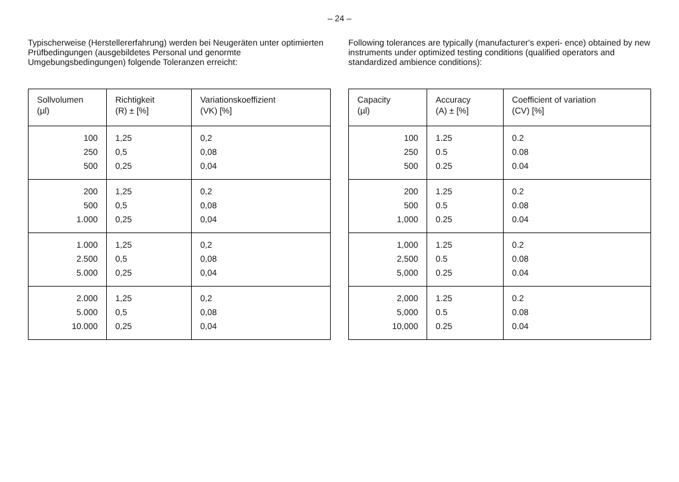– 24 –
Typischerweise (Herstellererfahrung) werden bei Neugeräten unter optimierten Prüfbedingungen (ausgebildetes Personal und genormte Umgebungsbedingungen) folgende Toleranzen erreicht:
| Sollvolumen (µl) | Richtigkeit (R) ± [%] | Variationskoeffizient (VK) [%] |
| --- | --- | --- |
| 100 250 500 | 1,25 0,5 0,25 | 0,2 0,08 0,04 |
| 200 500 1.000 | 1,25 0,5 0,25 | 0,2 0,08 0,04 |
| 1.000 2.500 5.000 | 1,25 0,5 0,25 | 0,2 0,08 0,04 |
| 2.000 5.000 10.000 | 1,25 0,5 0,25 | 0,2 0,08 0,04 |
Following tolerances are typically (manufacturer's experi- ence) obtained by new instruments under optimized testing conditions (qualified operators and standardized ambience conditions):
| Capacity (µl) | Accuracy (A) ± [%] | Coefficient of variation (CV) [%] |
| --- | --- | --- |
| 100 250 500 | 1.25 0.5 0.25 | 0.2 0.08 0.04 |
| 200 500 1,000 | 1.25 0.5 0.25 | 0.2 0.08 0.04 |
| 1,000 2,500 5,000 | 1.25 0.5 0.25 | 0.2 0.08 0.04 |
| 2,000 5,000 10,000 | 1.25 0.5 0.25 | 0.2 0.08 0.04 |